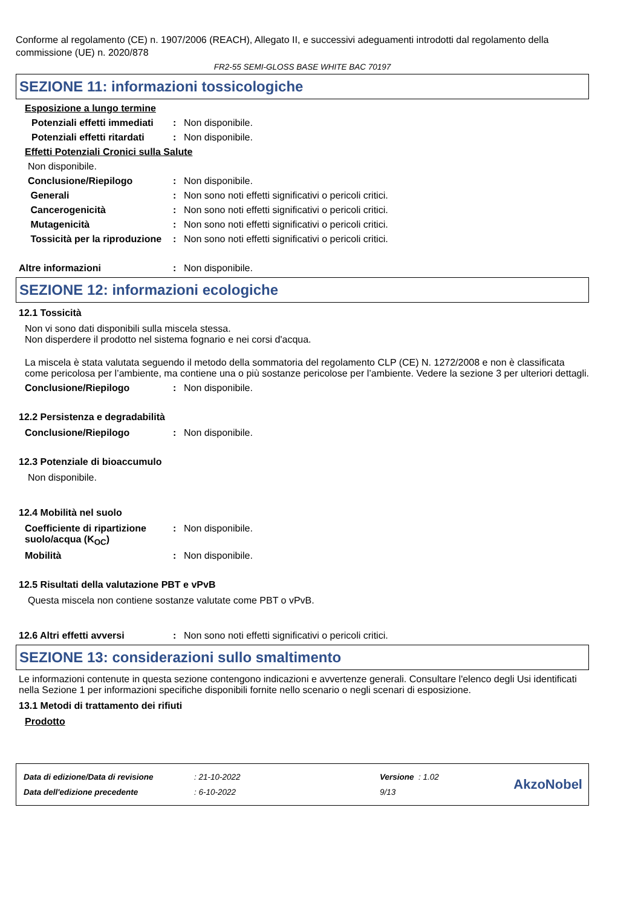Conforme al regolamento (CE) n. 1907/2006 (REACH), Allegato II, e successivi adeguamenti introdotti dal regolamento della commissione (UE) n. 2020/878
FR2-55 SEMI-GLOSS BASE WHITE BAC 70197
SEZIONE 11: informazioni tossicologiche
Esposizione a lungo termine
Potenziali effetti immediati
: Non disponibile.
Potenziali effetti ritardati
: Non disponibile.
Effetti Potenziali Cronici sulla Salute
Non disponibile.
Conclusione/Riepilogo : Non disponibile.
Generali : Non sono noti effetti significativi o pericoli critici.
Cancerogenicità : Non sono noti effetti significativi o pericoli critici.
Mutagenicità : Non sono noti effetti significativi o pericoli critici.
Tossicità per la riproduzione
: Non sono noti effetti significativi o pericoli critici.
Altre informazioni : Non disponibile.
SEZIONE 12: informazioni ecologiche
12.1 Tossicità
Non vi sono dati disponibili sulla miscela stessa.
Non disperdere il prodotto nel sistema fognario e nei corsi d'acqua.
La miscela è stata valutata seguendo il metodo della sommatoria del regolamento CLP (CE) N. 1272/2008 e non è classificata come pericolosa per l’ambiente, ma contiene una o più sostanze pericolose per l’ambiente. Vedere la sezione 3 per ulteriori dettagli.
Conclusione/Riepilogo : Non disponibile.
12.2 Persistenza e degradabilità
Conclusione/Riepilogo : Non disponibile.
12.3 Potenziale di bioaccumulo
Non disponibile.
12.4 Mobilità nel suolo
Coefficiente di ripartizione suolo/acqua (K<sub>OC</sub>)
: Non disponibile.
Mobilità : Non disponibile.
12.5 Risultati della valutazione PBT e vPvB
Questa miscela non contiene sostanze valutate come PBT o vPvB.
12.6 Altri effetti avversi : Non sono noti effetti significativi o pericoli critici.
SEZIONE 13: considerazioni sullo smaltimento
Le informazioni contenute in questa sezione contengono indicazioni e avvertenze generali. Consultare l'elenco degli Usi identificati nella Sezione 1 per informazioni specifiche disponibili fornite nello scenario o negli scenari di esposizione.
13.1 Metodi di trattamento dei rifiuti
Prodotto
| Data di edizione/Data di revisione | : 21-10-2022 | Versione : 1.02 |
| Data dell'edizione precedente | : 6-10-2022 | 9/13 |
AkzoNobel